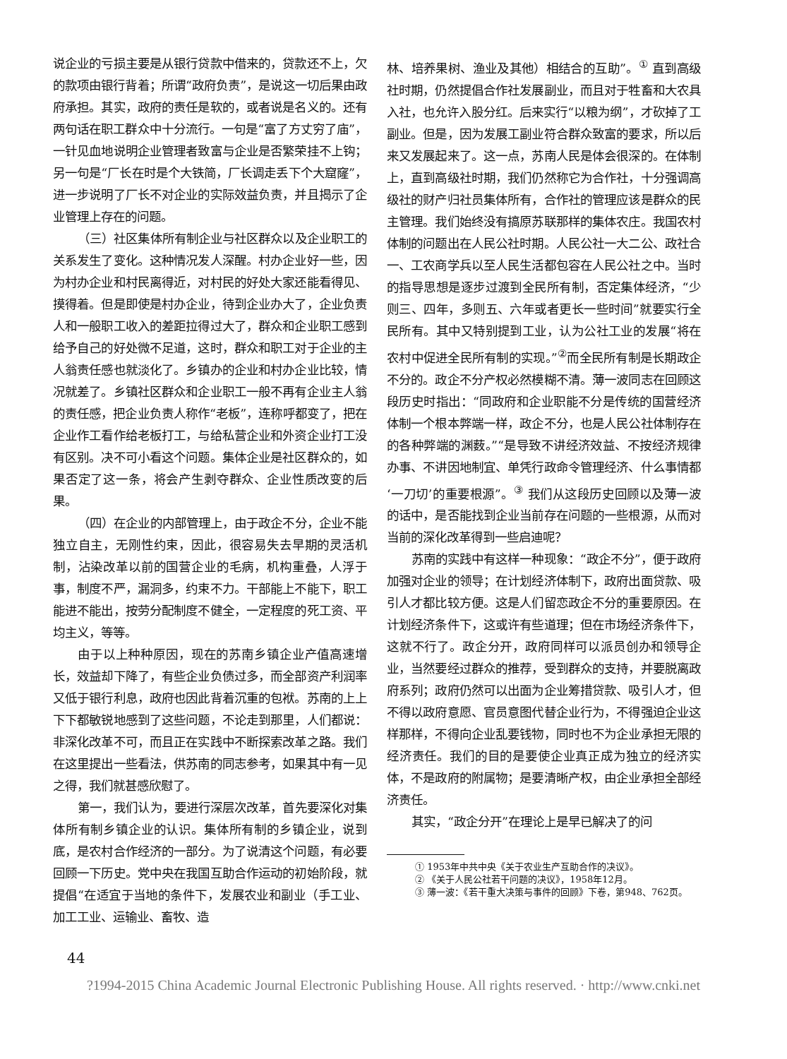说企业的亏损主要是从银行贷款中借来的，贷款还不上，欠的款项由银行背着；所谓“政府负责”，是说这一切后果由政府承担。其实，政府的责任是软的，或者说是名义的。还有两句话在职工群众中十分流行。一句是“富了方丈穷了庙”，一针见血地说明企业管理者致富与企业是否繁荣挂不上钩；另一句是“厂长在时是个大铁简，厂长调走丢下个大窟窿”，进一步说明了厂长不对企业的实际效益负责，并且揭示了企业管理上存在的问题。
（三）社区集体所有制企业与社区群众以及企业职工的关系发生了变化。这种情况发人深醒。村办企业好一些，因为村办企业和村民离得近，对村民的好处大家还能看得见、摸得着。但是即使是村办企业，待到企业办大了，企业负责人和一般职工收入的差距拉得过大了，群众和企业职工感到给予自己的好处微不足道，这时，群众和职工对于企业的主人翁责任感也就淡化了。乡镇办的企业和村办企业比较，情况就差了。乡镇社区群众和企业职工一般不再有企业主人翁的责任感，把企业负责人称作“老板”，连称呼都变了，把在企业作工看作给老板打工，与给私营企业和外资企业打工没有区别。决不可小看这个问题。集体企业是社区群众的，如果否定了这一条，将会产生剥夺群众、企业性质改变的后果。
（四）在企业的内部管理上，由于政企不分，企业不能独立自主，无刚性约束，因此，很容易失去早期的灵活机制，沾染改革以前的国营企业的毛病，机构重叠，人浮于事，制度不严，漏洞多，约束不力。干部能上不能下，职工能进不能出，按劳分配制度不健全，一定程度的死工资、平均主义，等等。
由于以上种种原因，现在的苏南乡镇企业产值高速增长，效益却下降了，有些企业负债过多，而全部资产利润率又低于银行利息，政府也因此背着沉重的包袱。苏南的上上下下都敏锐地感到了这些问题，不论走到那里，人们都说：非深化改革不可，而且正在实践中不断探索改革之路。我们在这里提出一些看法，供苏南的同志参考，如果其中有一见之得，我们就甚感欣慰了。
第一，我们认为，要进行深层次改革，首先要深化对集体所有制乡镇企业的认识。集体所有制的乡镇企业，说到底，是农村合作经济的一部分。为了说清这个问题，有必要回顾一下历史。党中央在我国互助合作运动的初始阶段，就提倡“在适宜于当地的条件下，发展农业和副业（手工业、加工工业、运输业、畜牧、造
林、培养果树、渔业及其他）相结合的互助”。<sup>①</sup> 直到高级社时期，仍然提倡合作社发展副业，而且对于牲畜和大农具入社，也允许入股分红。后来实行“以粮为纲”，才砍掉了工副业。但是，因为发展工副业符合群众致富的要求，所以后来又发展起来了。这一点，苏南人民是体会很深的。在体制上，直到高级社时期，我们仍然称它为合作社，十分强调高级社的财产归社员集体所有，合作社的管理应该是群众的民主管理。我们始终没有搞原苏联那样的集体农庄。我国农村体制的问题出在人民公社时期。人民公社一大二公、政社合一、工农商学兵以至人民生活都包容在人民公社之中。当时的指导思想是逐步过渡到全民所有制，否定集体经济，“少则三、四年，多则五、六年或者更长一些时间”就要实行全民所有。其中又特别提到工业，认为公社工业的发展“将在农村中促进全民所有制的实现。”<sup>②</sup>而全民所有制是长期政企不分的。政企不分产权必然模糊不清。薄一波同志在回顾这段历史时指出：“同政府和企业职能不分是传统的国营经济体制一个根本弊端一样，政企不分，也是人民公社体制存在的各种弊端的渊薮。”“是导致不讲经济效益、不按经济规律办事、不讲因地制宜、单凭行政命令管理经济、什么事情都‘一刀切’的重要根源”。<sup>③</sup> 我们从这段历史回顾以及薄一波的话中，是否能找到企业当前存在问题的一些根源，从而对当前的深化改革得到一些启迪呢？
苏南的实践中有这样一种现象：“政企不分”，便于政府加强对企业的领导；在计划经济体制下，政府出面贷款、吸引人才都比较方便。这是人们留恋政企不分的重要原因。在计划经济条件下，这或许有些道理；但在市场经济条件下，这就不行了。政企分开，政府同样可以派员创办和领导企业，当然要经过群众的推荐，受到群众的支持，并要脱离政府系列；政府仍然可以出面为企业筹措贷款、吸引人才，但不得以政府意愿、官员意图代替企业行为，不得强迫企业这样那样，不得向企业乱要钱物，同时也不为企业承担无限的经济责任。我们的目的是要使企业真正成为独立的经济实体，不是政府的附属物；是要清晰产权，由企业承担全部经济责任。
其实，“政企分开”在理论上是早已解决了的问
① 1953年中共中央《关于农业生产互助合作的决议》。
② 《关于人民公社若干问题的决议》，1958年12月。
③ 薄一波：《若干重大决策与事件的回顾》下卷，第948、762页。
44
?1994-2015 China Academic Journal Electronic Publishing House. All rights reserved. · http://www.cnki.net